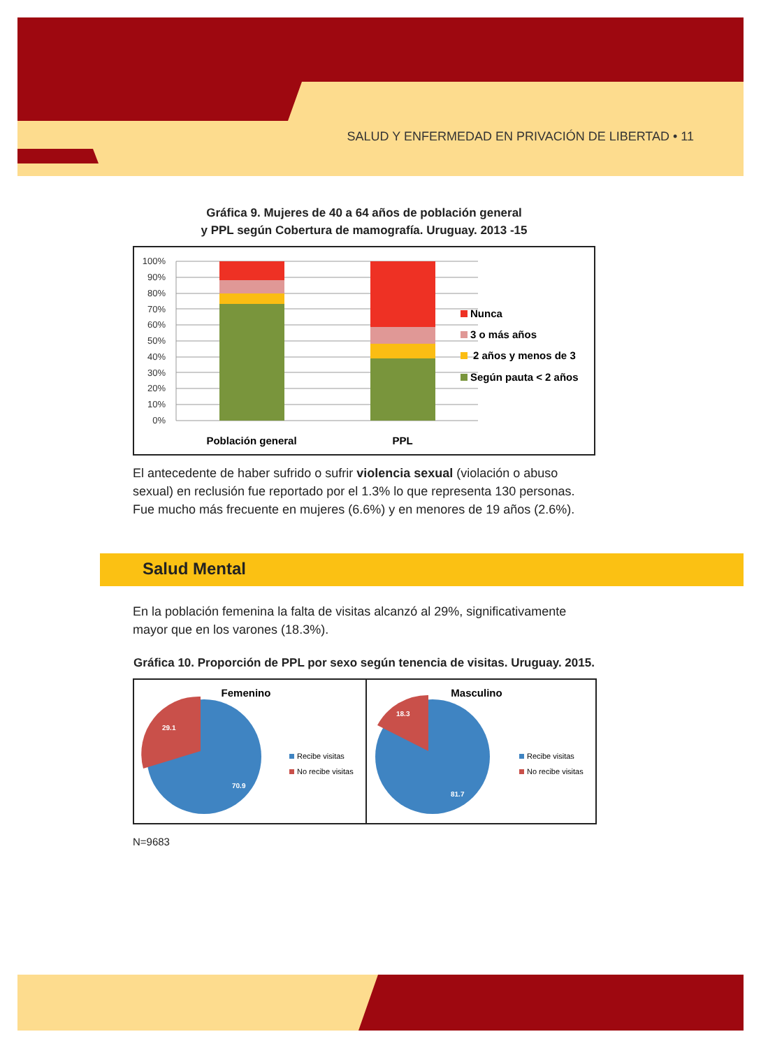SALUD Y ENFERMEDAD EN PRIVACIÓN DE LIBERTAD • 11
Gráfica 9. Mujeres de 40 a 64 años de población general
y PPL según Cobertura de mamografía. Uruguay. 2013 -15
100%
90%
80%
70%
60%
50%
40%
30%
20%
10%
0%
Nunca
3 o más años
2 años y menos de 3
Según pauta < 2 años
Población general
PPL
El antecedente de haber sufrido o sufrir violencia sexual (violación o abuso sexual) en reclusión fue reportado por el 1.3% lo que representa 130 personas. Fue mucho más frecuente en mujeres (6.6%) y en menores de 19 años (2.6%).
Salud Mental
En la población femenina la falta de visitas alcanzó al 29%, significativamente mayor que en los varones (18.3%).
Gráfica 10. Proporción de PPL por sexo según tenencia de visitas. Uruguay. 2015.
Femenino
29.1
70.9
Recibe visitas
No recibe visitas
Masculino
18.3
81.7
Recibe visitas
No recibe visitas
N=9683